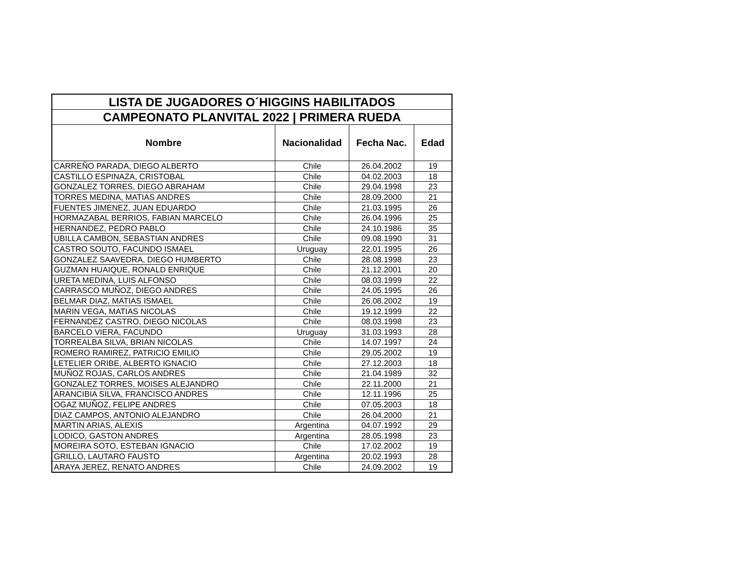| LISTA DE JUGADORES O´HIGGINS HABILITADOS | | | |
| CAMPEONATO PLANVITAL 2022 / PRIMERA RUEDA | | | |
| Nombre | Nacionalidad | Fecha Nac. | Edad |
| CARREÑO PARADA, DIEGO ALBERTO | Chile | 26.04.2002 | 19 |
| CASTILLO ESPINAZA, CRISTOBAL | Chile | 04.02.2003 | 18 |
| GONZALEZ TORRES, DIEGO ABRAHAM | Chile | 29.04.1998 | 23 |
| TORRES MEDINA, MATIAS ANDRES | Chile | 28.09.2000 | 21 |
| FUENTES JIMENEZ, JUAN EDUARDO | Chile | 21.03.1995 | 26 |
| HORMAZABAL BERRIOS, FABIAN MARCELO | Chile | 26.04.1996 | 25 |
| HERNANDEZ, PEDRO PABLO | Chile | 24.10.1986 | 35 |
| UBILLA CAMBON, SEBASTIAN ANDRES | Chile | 09.08.1990 | 31 |
| CASTRO SOUTO, FACUNDO ISMAEL | Uruguay | 22.01.1995 | 26 |
| GONZALEZ SAAVEDRA, DIEGO HUMBERTO | Chile | 28.08.1998 | 23 |
| GUZMAN HUAIQUE, RONALD ENRIQUE | Chile | 21.12.2001 | 20 |
| URETA MEDINA, LUIS ALFONSO | Chile | 08.03.1999 | 22 |
| CARRASCO MUÑOZ, DIEGO ANDRES | Chile | 24.05.1995 | 26 |
| BELMAR DIAZ, MATIAS ISMAEL | Chile | 26.08.2002 | 19 |
| MARIN VEGA, MATIAS NICOLAS | Chile | 19.12.1999 | 22 |
| FERNANDEZ CASTRO, DIEGO NICOLAS | Chile | 08.03.1998 | 23 |
| BARCELO VIERA, FACUNDO | Uruguay | 31.03.1993 | 28 |
| TORREALBA SILVA, BRIAN NICOLAS | Chile | 14.07.1997 | 24 |
| ROMERO RAMIREZ, PATRICIO EMILIO | Chile | 29.05.2002 | 19 |
| LETELIER ORIBE, ALBERTO IGNACIO | Chile | 27.12.2003 | 18 |
| MUÑOZ ROJAS, CARLOS ANDRES | Chile | 21.04.1989 | 32 |
| GONZALEZ TORRES, MOISES ALEJANDRO | Chile | 22.11.2000 | 21 |
| ARANCIBIA SILVA, FRANCISCO ANDRES | Chile | 12.11.1996 | 25 |
| OGAZ MUÑOZ, FELIPE ANDRES | Chile | 07.05.2003 | 18 |
| DIAZ CAMPOS, ANTONIO ALEJANDRO | Chile | 26.04.2000 | 21 |
| MARTIN ARIAS, ALEXIS | Argentina | 04.07.1992 | 29 |
| LODICO, GASTON ANDRES | Argentina | 28.05.1998 | 23 |
| MOREIRA SOTO, ESTEBAN IGNACIO | Chile | 17.02.2002 | 19 |
| GRILLO, LAUTARO FAUSTO | Argentina | 20.02.1993 | 28 |
| ARAYA JEREZ, RENATO ANDRES | Chile | 24.09.2002 | 19 |